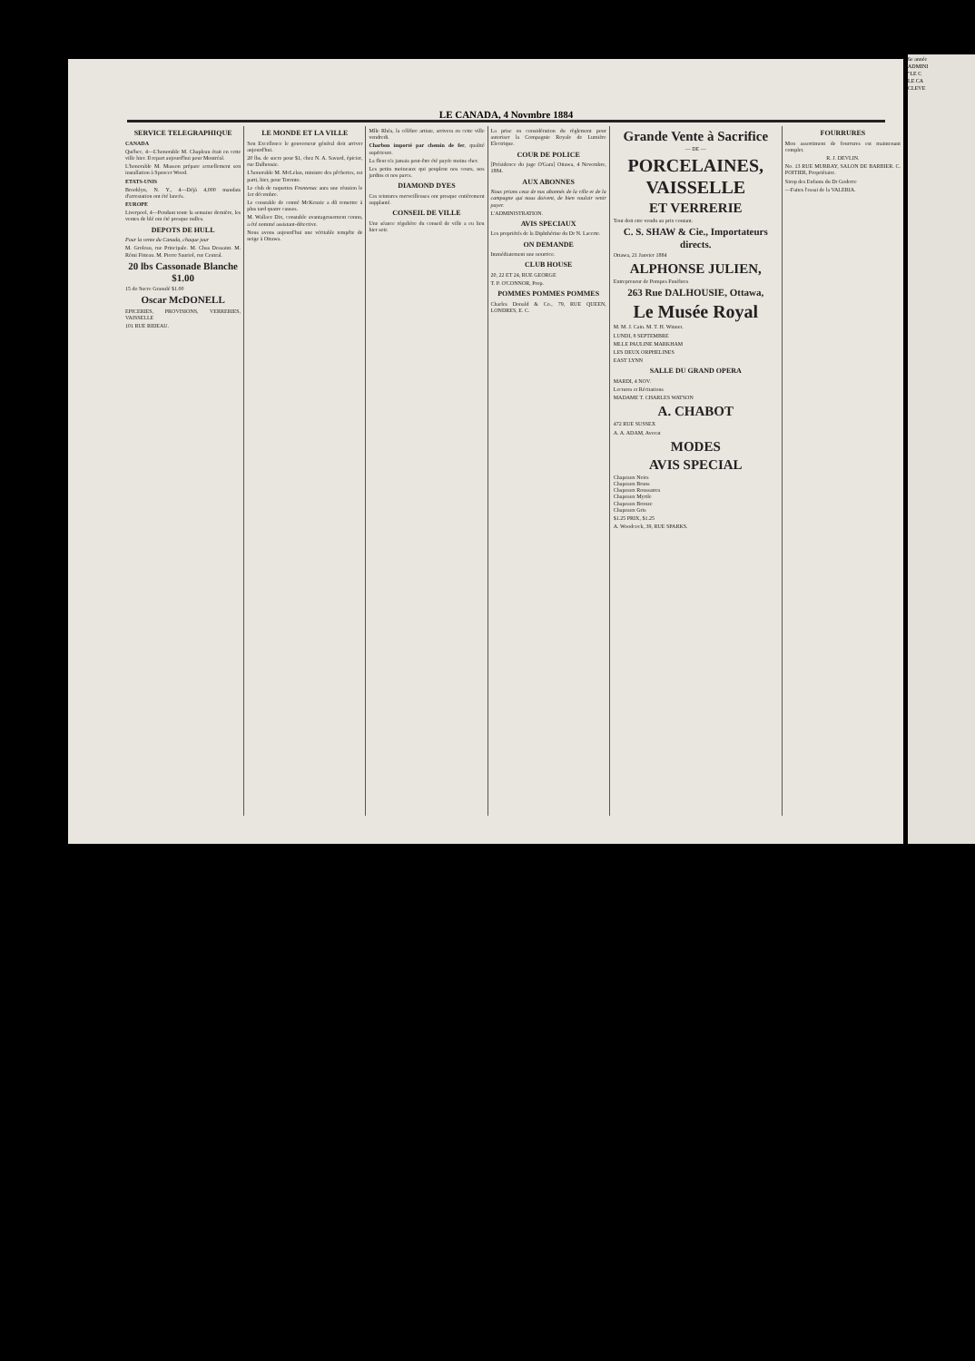LE CANADA, 4 Novmbre 1884
SERVICE TELEGRAPHIQUE
CANADA
Québec, 4—L'honorable M. Chapleau était en cette ville hier. Il repart aujourd'hui pour Montréal.
L'honorable M. Masson prépare actuellement son installation à Spencer Wood.
ETATS-UNIS
Brooklyn, N. Y., 4—Déjà 4,000 mandats d'arrestation ont été lancés.
EUROPE
Liverpool, 4—Pendant toute la semaine dernière, les ventes de blé ont été presque nulles.
DEPOTS DE HULL
Pour la vente du Canada, chaque jour
M. Groleau, rue Principale. M. Chas Dessaint. M. Rémi Fitteau. M. Pierre Sauriol, rue Central.
20 lbs Cassonade Blanche $1.00
15 do Sucre Granulé $1.00
Oscar McDONELL
EPICERIES, PROVISIONS, VERRERIES, VAISSELLE
101 RUE RIDEAU.
LE MONDE ET LA VILLE
Son Excellence le gouverneur général doit arriver aujourd'hui.
20 lbs. de sucre pour $1, chez N. A. Savard, épicier, rue Dalhousie.
L'honorable M. McLelan, ministre des pêcheries, est parti, hier, pour Toronto.
Le club de raquettes Frontenac aura une réunion le 1er décembre.
Le constable de comté McKenzie a dû remettre à plus tard quatre causes.
M. Wallace Dix, constable avantageusement connu, a été nommé assistant-détective.
Nous avons aujourd'hui une véritable tempête de neige à Ottawa.
Mlle Rhéa, la célèbre artiste, arrivera en cette ville vendredi.
Charbon importé par chemin de fer, qualité supérieure.
La fleur n'a jamais peut-être été payée moins cher.
Les petits moineaux qui peuplent nos cours, nos jardins et nos parcs.
DIAMOND DYES
Ces teintures merveilleuses ont presque entièrement supplanté.
CONSEIL DE VILLE
Une séance régulière du conseil de ville a eu lieu hier soir.
La prise en considération du règlement pour autoriser la Compagnie Royale de Lumière Electrique.
COUR DE POLICE
[Présidence du juge O'Gara] Ottawa, 4 Novembre, 1884.
AUX ABONNES
Nous prions ceux de nos abonnés de la ville et de la campagne qui nous doivent, de bien vouloir venir payer.
L'ADMINISTRATION.
AVIS SPECIAUX
Les propriétés de la Diphthérine du Dr N. Lacerte.
ON DEMANDE
Immédiatement une nourrice.
CLUB HOUSE
20, 22 ET 24, RUE GEORGE
T. P. O'CONNOR, Prop.
POMMES POMMES POMMES
Charles Donald & Co., 79, RUE QUEEN, LONDRES, E. C.
Grande Vente à Sacrifice
— DE —
PORCELAINES, VAISSELLE
ET VERRERIE
Tout doit etre vendu au prix coutant.
C. S. SHAW & Cie., Importateurs directs.
Ottawa, 21 Janvier 1884
ALPHONSE JULIEN,
Entrepreneur de Pompes Funèbres
263 Rue DALHOUSIE, Ottawa,
Le Musée Royal
M. M. J. Cain. M. T. H. Winnet.
LUNDI, 8 SEPTEMBRE
MLLE PAULINE MARKHAM
LES DEUX ORPHELINES
EAST LYNN
SALLE DU GRAND OPERA
MARDI, 4 NOV.
Lectures et Récitations
MADAME T. CHARLES WATSON
A. CHABOT
472 RUE SUSSEX
A. A. ADAM, Avocat
MODES
AVIS SPECIAL
Chapeaux Noirs
Chapeaux Bruns
Chapeaux Roussatres
Chapeaux Myrtle
Chapeaux Bronze
Chapeaux Gris
$1.25 PRIX, $1.25
A. Woodcock, 39, RUE SPARKS.
FOURRURES
Mon assortiment de fourrures est maintenant complet.
R. J. DEVLIN.
No. 13 RUE MURRAY, SALON DE BARBIER. C. POITIER, Propriétaire.
Sirop des Enfants du Dr Goderre
—Faites l'essai de la VALERIA.
6e année
ADMINI
"LE C
LE CA
CLEVE